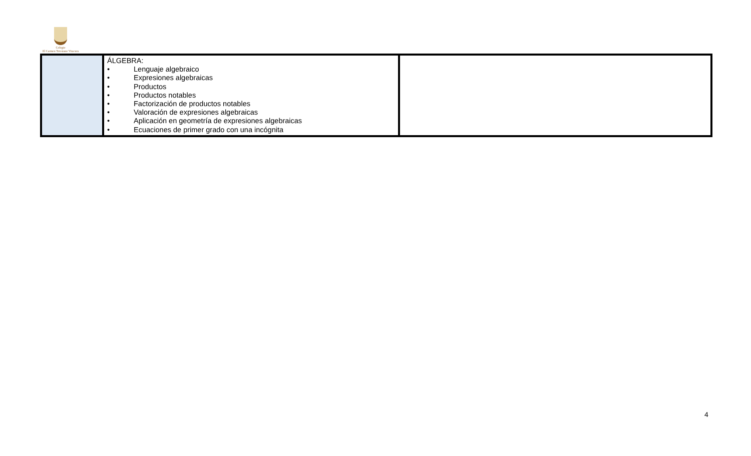Colegio
El Carmen Teresiano Vitacura
| | ÁLGEBRA: • Lenguaje algebraico • Expresiones algebraicas • Productos • Productos notables • Factorización de productos notables • Valoración de expresiones algebraicas • Aplicación en geometría de expresiones algebraicas • Ecuaciones de primer grado con una incógnita | |
4